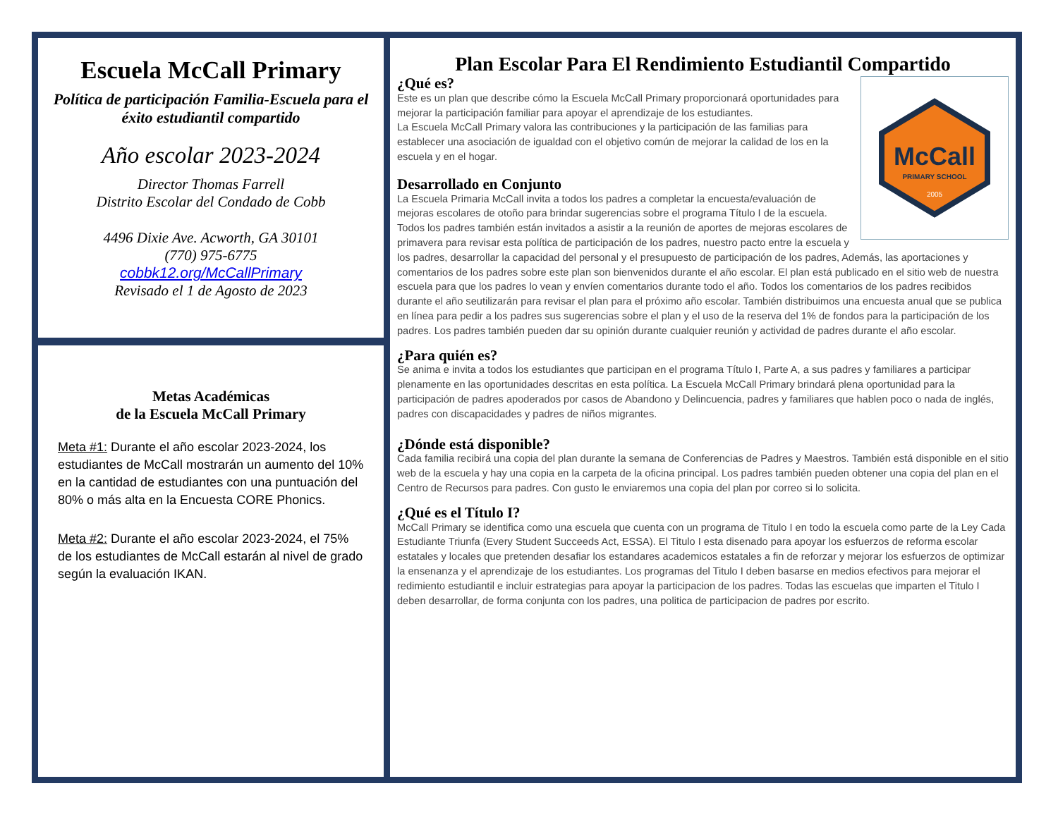Escuela McCall Primary
Política de participación Familia-Escuela para el éxito estudiantil compartido
Año escolar 2023-2024
Director Thomas Farrell
Distrito Escolar del Condado de Cobb
4496 Dixie Ave. Acworth, GA 30101
(770) 975-6775
cobbk12.org/McCallPrimary
Revisado el 1 de Agosto de 2023
Metas Académicas
de la Escuela McCall Primary
Meta #1: Durante el año escolar 2023-2024, los estudiantes de McCall mostrarán un aumento del 10% en la cantidad de estudiantes con una puntuación del 80% o más alta en la Encuesta CORE Phonics.
Meta #2: Durante el año escolar 2023-2024, el 75% de los estudiantes de McCall estarán al nivel de grado según la evaluación IKAN.
Plan Escolar Para El Rendimiento Estudiantil Compartido
McCall
PRIMARY SCHOOL
2005
¿Qué es?
Este es un plan que describe cómo la Escuela McCall Primary proporcionará oportunidades para mejorar la participación familiar para apoyar el aprendizaje de los estudiantes.
La Escuela McCall Primary valora las contribuciones y la participación de las familias para establecer una asociación de igualdad con el objetivo común de mejorar la calidad de los en la escuela y en el hogar.
Desarrollado en Conjunto
La Escuela Primaria McCall invita a todos los padres a completar la encuesta/evaluación de mejoras escolares de otoño para brindar sugerencias sobre el programa Título I de la escuela. Todos los padres también están invitados a asistir a la reunión de aportes de mejoras escolares de primavera para revisar esta política de participación de los padres, nuestro pacto entre la escuela y los padres, desarrollar la capacidad del personal y el presupuesto de participación de los padres, Además, las aportaciones y comentarios de los padres sobre este plan son bienvenidos durante el año escolar. El plan está publicado en el sitio web de nuestra escuela para que los padres lo vean y envíen comentarios durante todo el año. Todos los comentarios de los padres recibidos durante el año seutilizarán para revisar el plan para el próximo año escolar. También distribuimos una encuesta anual que se publica en línea para pedir a los padres sus sugerencias sobre el plan y el uso de la reserva del 1% de fondos para la participación de los padres. Los padres también pueden dar su opinión durante cualquier reunión y actividad de padres durante el año escolar.
¿Para quién es?
Se anima e invita a todos los estudiantes que participan en el programa Título I, Parte A, a sus padres y familiares a participar plenamente en las oportunidades descritas en esta política. La Escuela McCall Primary brindará plena oportunidad para la participación de padres apoderados por casos de Abandono y Delincuencia, padres y familiares que hablen poco o nada de inglés, padres con discapacidades y padres de niños migrantes.
¿Dónde está disponible?
Cada familia recibirá una copia del plan durante la semana de Conferencias de Padres y Maestros. También está disponible en el sitio web de la escuela y hay una copia en la carpeta de la oficina principal. Los padres también pueden obtener una copia del plan en el Centro de Recursos para padres. Con gusto le enviaremos una copia del plan por correo si lo solicita.
¿Qué es el Título I?
McCall Primary se identifica como una escuela que cuenta con un programa de Titulo I en todo la escuela como parte de la Ley Cada Estudiante Triunfa (Every Student Succeeds Act, ESSA). El Titulo I esta disenado para apoyar los esfuerzos de reforma escolar estatales y locales que pretenden desafiar los estandares academicos estatales a fin de reforzar y mejorar los esfuerzos de optimizar la ensenanza y el aprendizaje de los estudiantes. Los programas del Titulo I deben basarse en medios efectivos para mejorar el redimiento estudiantil e incluir estrategias para apoyar la participacion de los padres. Todas las escuelas que imparten el Titulo I deben desarrollar, de forma conjunta con los padres, una politica de participacion de padres por escrito.